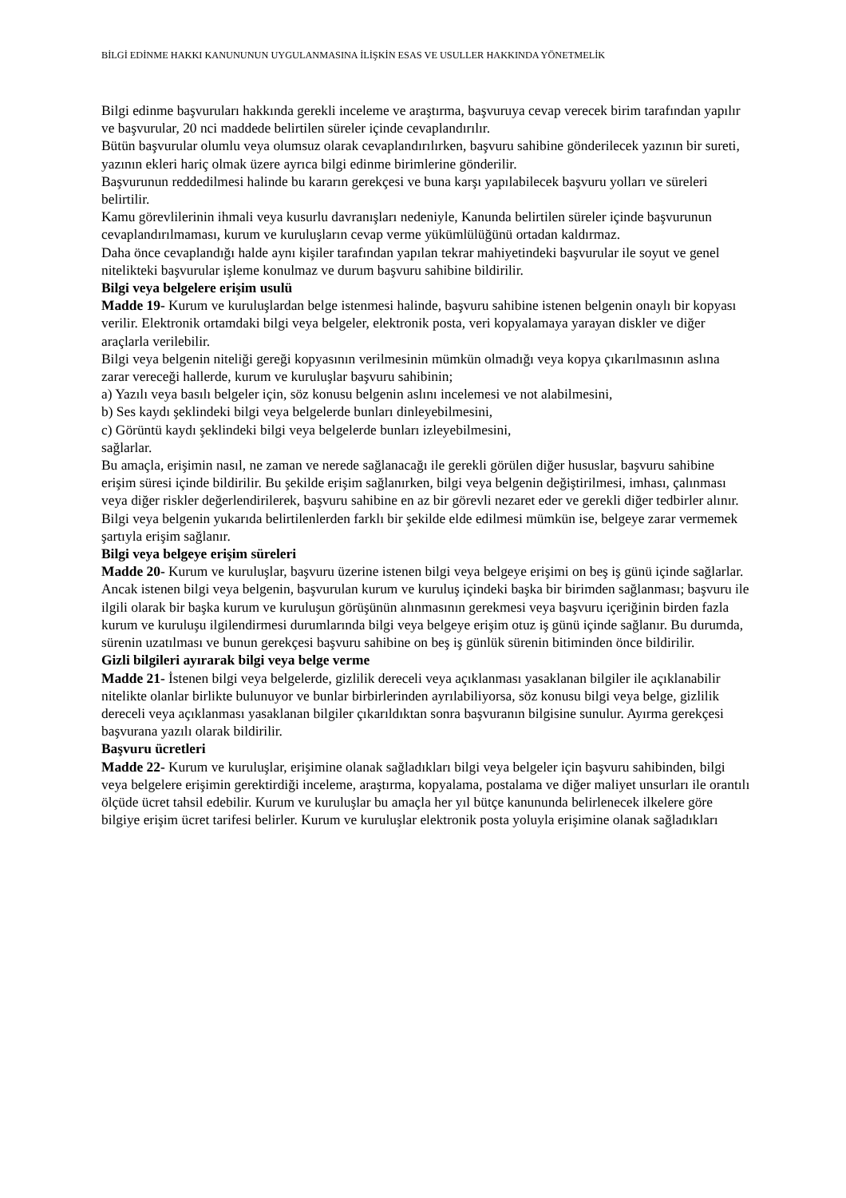BİLGİ EDİNME HAKKI KANUNUNUN UYGULANMASINA İLİŞKİN ESAS VE USULLER HAKKINDA YÖNETMELİK
Bilgi edinme başvuruları hakkında gerekli inceleme ve araştırma, başvuruya cevap verecek birim tarafından yapılır ve başvurular, 20 nci maddede belirtilen süreler içinde cevaplandırılır.
Bütün başvurular olumlu veya olumsuz olarak cevaplandırılırken, başvuru sahibine gönderilecek yazının bir sureti, yazının ekleri hariç olmak üzere ayrıca bilgi edinme birimlerine gönderilir.
Başvurunun reddedilmesi halinde bu kararın gerekçesi ve buna karşı yapılabilecek başvuru yolları ve süreleri belirtilir.
Kamu görevlilerinin ihmali veya kusurlu davranışları nedeniyle, Kanunda belirtilen süreler içinde başvurunun cevaplandırılmaması, kurum ve kuruluşların cevap verme yükümlülüğünü ortadan kaldırmaz.
Daha önce cevaplandığı halde aynı kişiler tarafından yapılan tekrar mahiyetindeki başvurular ile soyut ve genel nitelikteki başvurular işleme konulmaz ve durum başvuru sahibine bildirilir.
Bilgi veya belgelere erişim usulü
Madde 19- Kurum ve kuruluşlardan belge istenmesi halinde, başvuru sahibine istenen belgenin onaylı bir kopyası verilir. Elektronik ortamdaki bilgi veya belgeler, elektronik posta, veri kopyalamaya yarayan diskler ve diğer araçlarla verilebilir.
Bilgi veya belgenin niteliği gereği kopyasının verilmesinin mümkün olmadığı veya kopya çıkarılmasının aslına zarar vereceği hallerde, kurum ve kuruluşlar başvuru sahibinin;
a) Yazılı veya basılı belgeler için, söz konusu belgenin aslını incelemesi ve not alabilmesini,
b) Ses kaydı şeklindeki bilgi veya belgelerde bunları dinleyebilmesini,
c) Görüntü kaydı şeklindeki bilgi veya belgelerde bunları izleyebilmesini,
sağlarlar.
Bu amaçla, erişimin nasıl, ne zaman ve nerede sağlanacağı ile gerekli görülen diğer hususlar, başvuru sahibine erişim süresi içinde bildirilir. Bu şekilde erişim sağlanırken, bilgi veya belgenin değiştirilmesi, imhası, çalınması veya diğer riskler değerlendirilerek, başvuru sahibine en az bir görevli nezaret eder ve gerekli diğer tedbirler alınır.
Bilgi veya belgenin yukarıda belirtilenlerden farklı bir şekilde elde edilmesi mümkün ise, belgeye zarar vermemek şartıyla erişim sağlanır.
Bilgi veya belgeye erişim süreleri
Madde 20- Kurum ve kuruluşlar, başvuru üzerine istenen bilgi veya belgeye erişimi on beş iş günü içinde sağlarlar.
Ancak istenen bilgi veya belgenin, başvurulan kurum ve kuruluş içindeki başka bir birimden sağlanması; başvuru ile ilgili olarak bir başka kurum ve kuruluşun görüşünün alınmasının gerekmesi veya başvuru içeriğinin birden fazla kurum ve kuruluşu ilgilendirmesi durumlarında bilgi veya belgeye erişim otuz iş günü içinde sağlanır. Bu durumda, sürenin uzatılması ve bunun gerekçesi başvuru sahibine on beş iş günlük sürenin bitiminden önce bildirilir.
Gizli bilgileri ayırarak bilgi veya belge verme
Madde 21- İstenen bilgi veya belgelerde, gizlilik dereceli veya açıklanması yasaklanan bilgiler ile açıklanabilir nitelikte olanlar birlikte bulunuyor ve bunlar birbirlerinden ayrılabiliyorsa, söz konusu bilgi veya belge, gizlilik dereceli veya açıklanması yasaklanan bilgiler çıkarıldıktan sonra başvuranın bilgisine sunulur. Ayırma gerekçesi başvurana yazılı olarak bildirilir.
Başvuru ücretleri
Madde 22- Kurum ve kuruluşlar, erişimine olanak sağladıkları bilgi veya belgeler için başvuru sahibinden, bilgi veya belgelere erişimin gerektirdiği inceleme, araştırma, kopyalama, postalama ve diğer maliyet unsurları ile orantılı ölçüde ücret tahsil edebilir. Kurum ve kuruluşlar bu amaçla her yıl bütçe kanununda belirlenecek ilkelere göre bilgiye erişim ücret tarifesi belirler. Kurum ve kuruluşlar elektronik posta yoluyla erişimine olanak sağladıkları